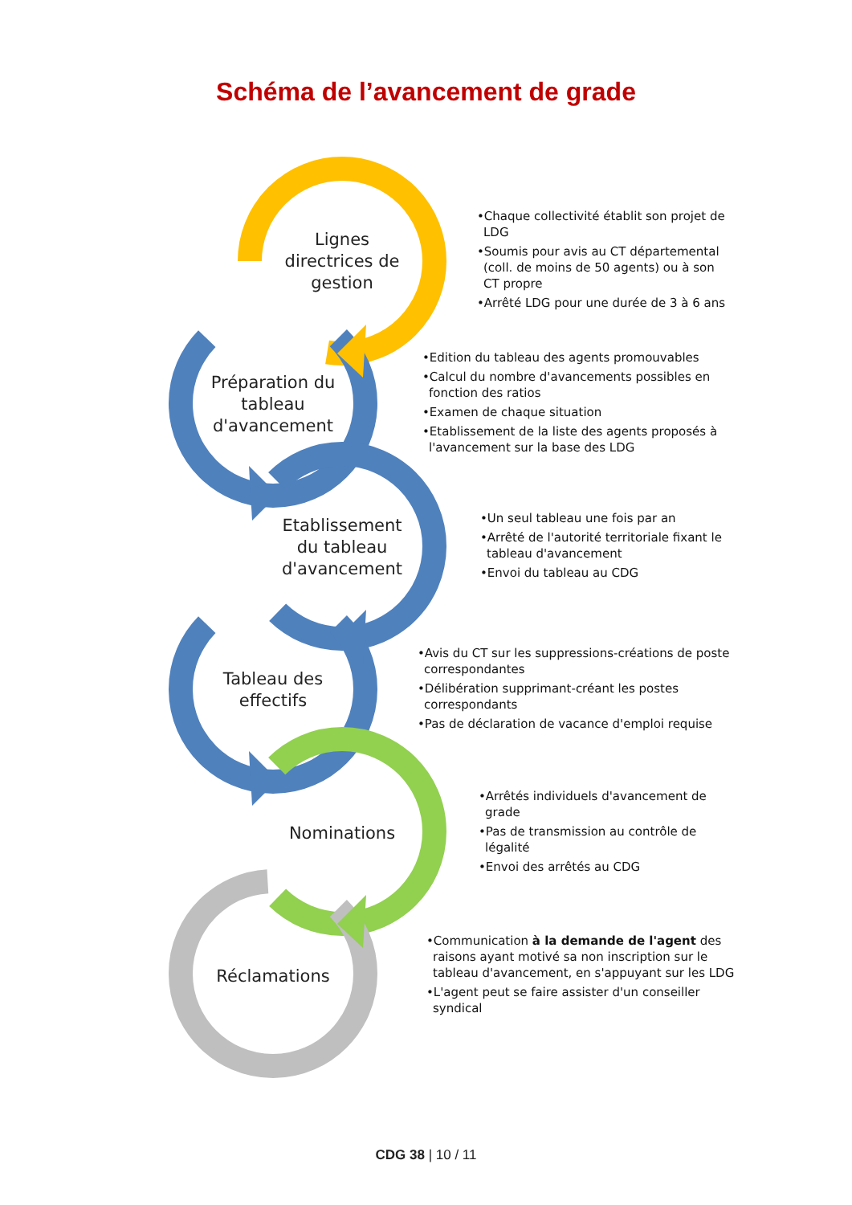Schéma de l’avancement de grade
Lignes directrices de gestion
•Chaque collectivité établit son projet de LDG
•Soumis pour avis au CT départemental (coll. de moins de 50 agents) ou à son CT propre
•Arrêté LDG pour une durée de 3 à 6 ans
Préparation du tableau d'avancement
•Edition du tableau des agents promouvables
•Calcul du nombre d'avancements possibles en fonction des ratios
•Examen de chaque situation
•Etablissement de la liste des agents proposés à l'avancement sur la base des LDG
Etablissement du tableau d'avancement
•Un seul tableau une fois par an
•Arrêté de l'autorité territoriale fixant le tableau d'avancement
•Envoi du tableau au CDG
Tableau des effectifs
•Avis du CT sur les suppressions-créations de poste correspondantes
•Délibération supprimant-créant les postes correspondants
•Pas de déclaration de vacance d'emploi requise
Nominations
•Arrêtés individuels d'avancement de grade
•Pas de transmission au contrôle de légalité
•Envoi des arrêtés au CDG
Réclamations
•Communication à la demande de l'agent des raisons ayant motivé sa non inscription sur le tableau d'avancement, en s'appuyant sur les LDG
•L'agent peut se faire assister d'un conseiller syndical
CDG 38 | 10 / 11